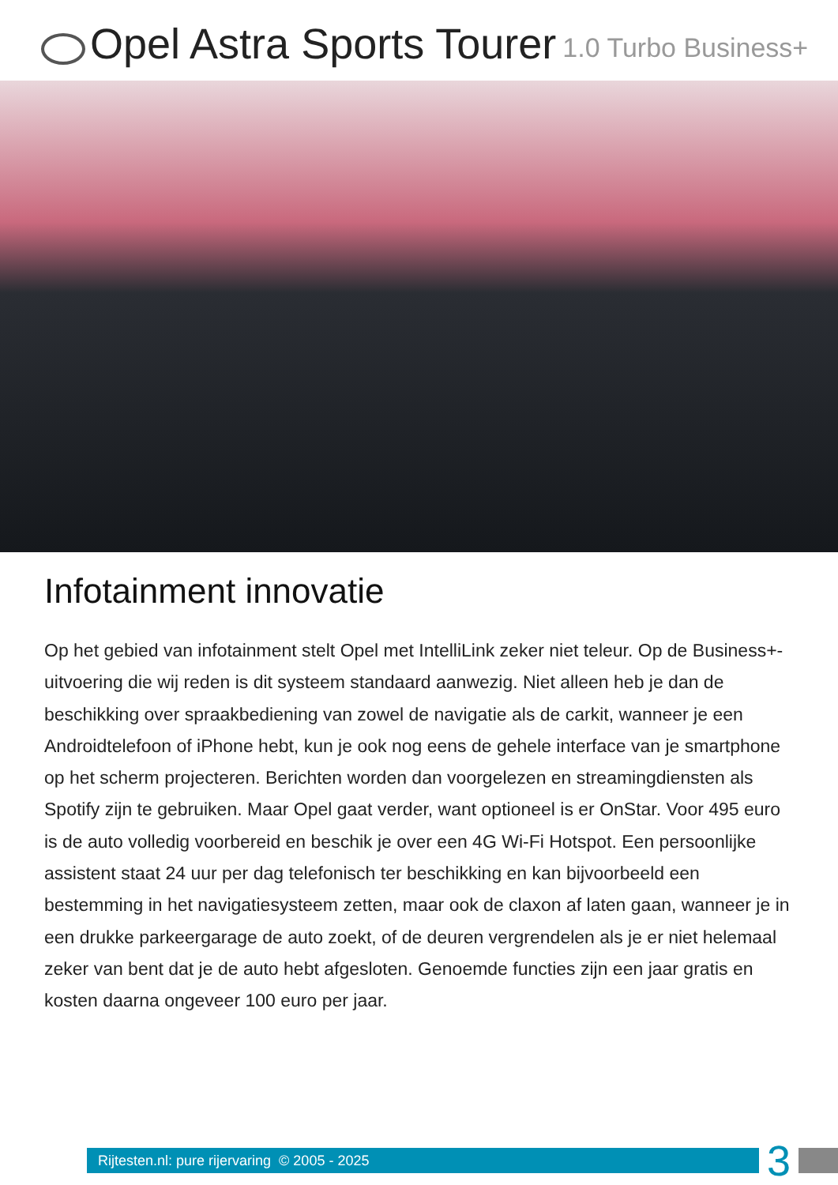Opel Astra Sports Tourer 1.0 Turbo Business+
Infotainment innovatie
Op het gebied van infotainment stelt Opel met IntelliLink zeker niet teleur. Op de Business+-uitvoering die wij reden is dit systeem standaard aanwezig. Niet alleen heb je dan de beschikking over spraakbediening van zowel de navigatie als de carkit, wanneer je een Androidtelefoon of iPhone hebt, kun je ook nog eens de gehele interface van je smartphone op het scherm projecteren. Berichten worden dan voorgelezen en streamingdiensten als Spotify zijn te gebruiken. Maar Opel gaat verder, want optioneel is er OnStar. Voor 495 euro is de auto volledig voorbereid en beschik je over een 4G Wi-Fi Hotspot. Een persoonlijke assistent staat 24 uur per dag telefonisch ter beschikking en kan bijvoorbeeld een bestemming in het navigatiesysteem zetten, maar ook de claxon af laten gaan, wanneer je in een drukke parkeergarage de auto zoekt, of de deuren vergrendelen als je er niet helemaal zeker van bent dat je de auto hebt afgesloten. Genoemde functies zijn een jaar gratis en kosten daarna ongeveer 100 euro per jaar.
Rijtesten.nl: pure rijervaring © 2005 - 2025
3